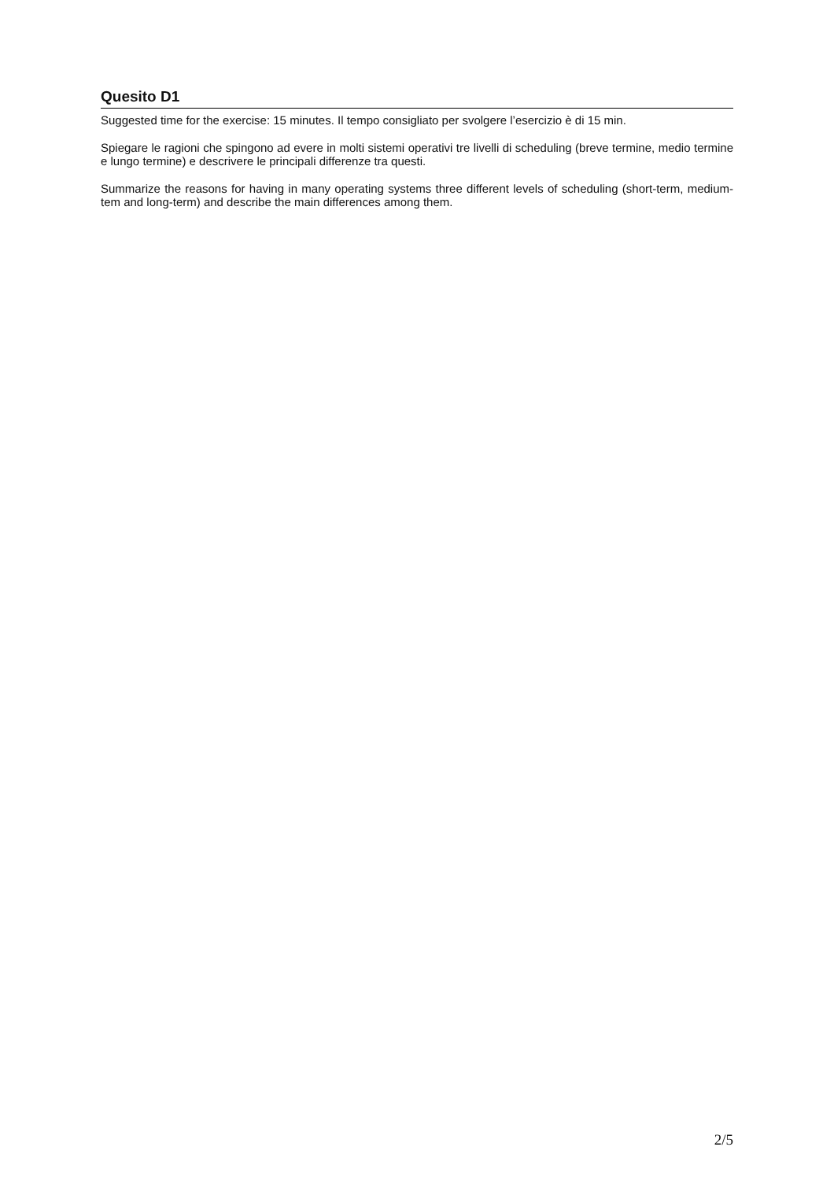Quesito D1
Suggested time for the exercise: 15 minutes. Il tempo consigliato per svolgere l’esercizio è di 15 min.
Spiegare le ragioni che spingono ad evere in molti sistemi operativi tre livelli di scheduling (breve termine, medio termine e lungo termine) e descrivere le principali differenze tra questi.
Summarize the reasons for having in many operating systems three different levels of scheduling (short-term, medium-tem and long-term) and describe the main differences among them.
2/5